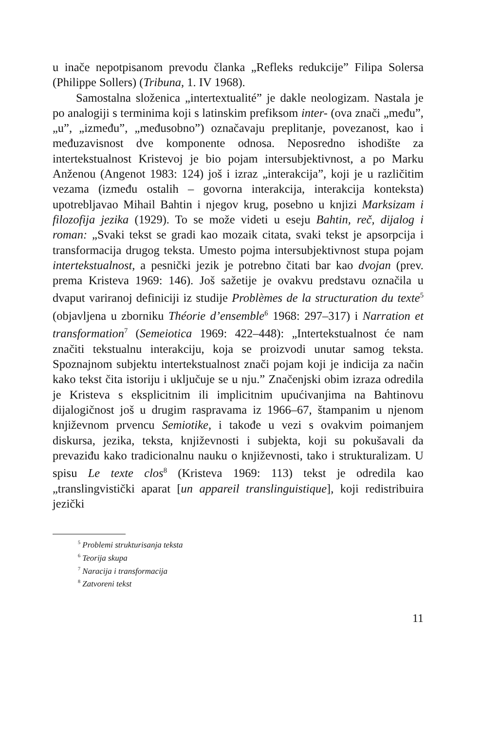u inače nepotpisanom prevodu članka „Refleks redukcije” Filipa Solersa (Philippe Sollers) (Tribuna, 1. IV 1968).
Samostalna složenica „intertextualité” je dakle neologizam. Nastala je po analogiji s terminima koji s latinskim prefiksom inter- (ova znači „među”, „u”, „između”, „međusobno”) označavaju preplitanje, povezanost, kao i međuzavisnost dve komponente odnosa. Neposredno ishodište za intertekstualnost Kristevoj je bio pojam intersubjektivnost, a po Marku Anženou (Angenot 1983: 124) još i izraz „interakcija”, koji je u različitim vezama (između ostalih – govorna interakcija, interakcija konteksta) upotrebljavao Mihail Bahtin i njegov krug, posebno u knjizi Marksizam i filozofija jezika (1929). To se može videti u eseju Bahtin, reč, dijalog i roman: „Svaki tekst se gradi kao mozaik citata, svaki tekst je apsorpcija i transformacija drugog teksta. Umesto pojma intersubjektivnost stupa pojam intertekstualnost, a pesnički jezik je potrebno čitati bar kao dvojan (prev. prema Kristeva 1969: 146). Još sažetije je ovakvu predstavu označila u dvaput variranoj definiciji iz studije Problèmes de la structuration du texte<sup>5</sup> (objavljena u zborniku Théorie d’ensemble<sup>6</sup> 1968: 297–317) i Narration et transformation<sup>7</sup> (Semeiotica 1969: 422–448): „Intertekstualnost će nam značiti tekstualnu interakciju, koja se proizvodi unutar samog teksta. Spoznajnom subjektu intertekstualnost znači pojam koji je indicija za način kako tekst čita istoriju i uključuje se u nju.” Značenjski obim izraza odredila je Kristeva s eksplicitnim ili implicitnim upućivanjima na Bahtinovu dijalogičnost još u drugim raspravama iz 1966–67, štampanim u njenom književnom prvencu Semiotike, i takođe u vezi s ovakvim poimanjem diskursa, jezika, teksta, književnosti i subjekta, koji su pokušavali da prevaziđu kako tradicionalnu nauku o književnosti, tako i strukturalizam. U spisu Le texte clos<sup>8</sup> (Kristeva 1969: 113) tekst je odredila kao „translingvistički aparat [un appareil translinguistique], koji redistribuira jezički
<sup>5</sup> Problemi strukturisanja teksta
<sup>6</sup> Teorija skupa
<sup>7</sup> Naracija i transformacija
<sup>8</sup> Zatvoreni tekst
11